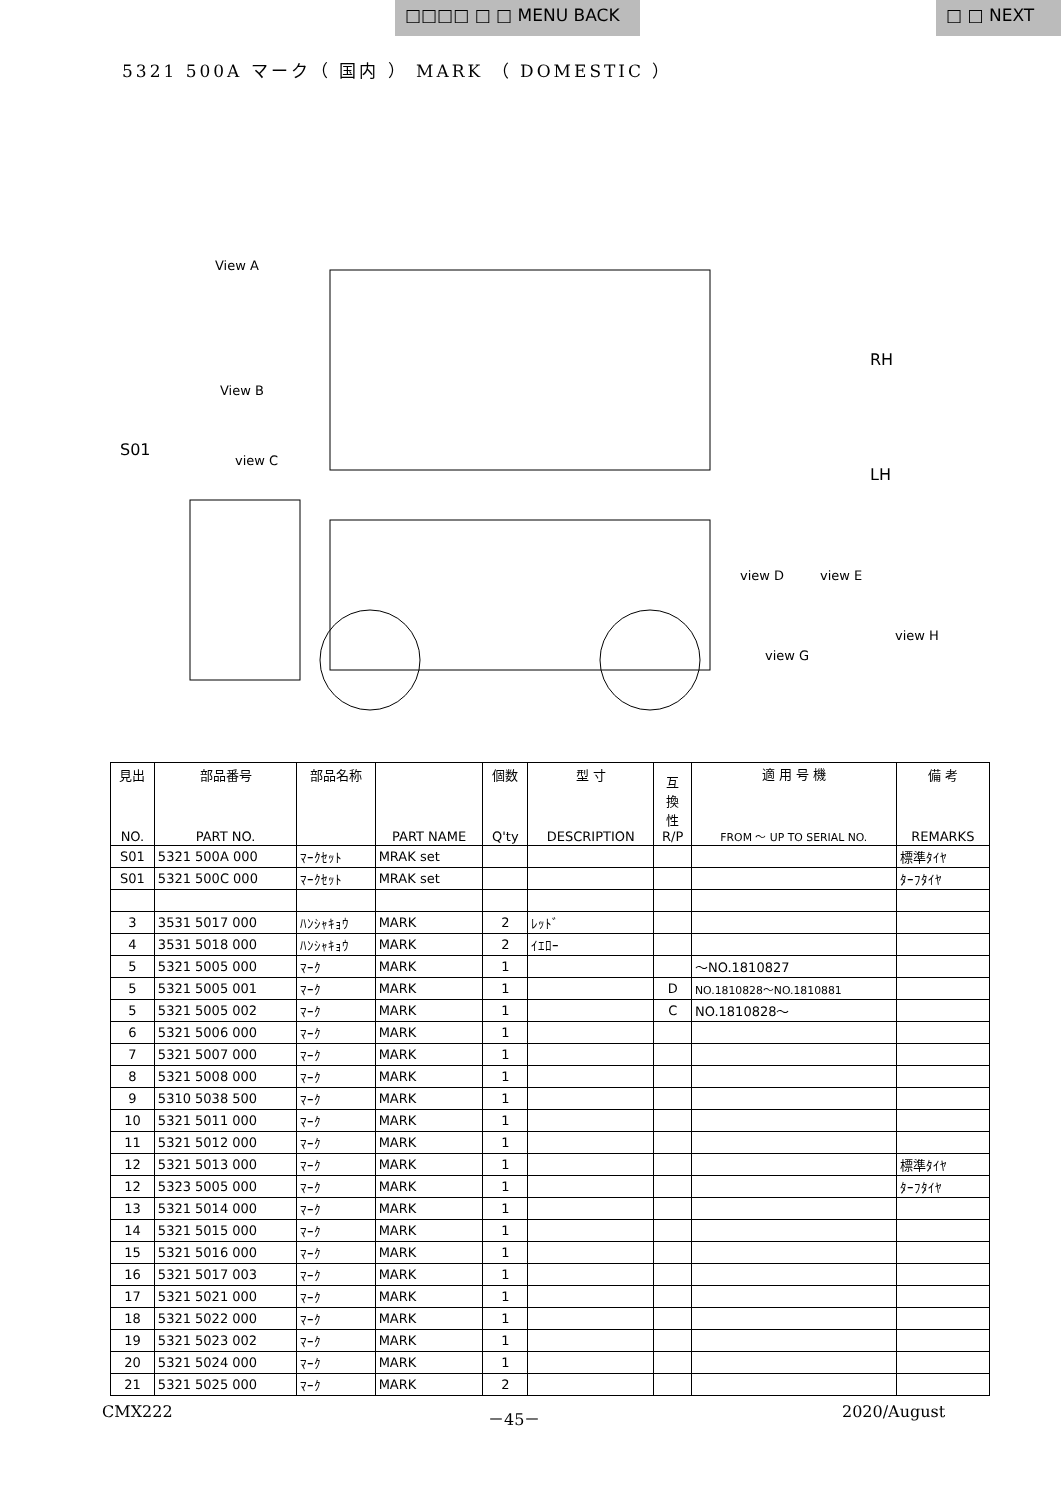□□□□ □ □ MENU BACK □ □ NEXT
5321 500A マーク（ 国内 ） MARK （ DOMESTIC ）
S01
View A
View B
view C
view D
view E
view G
view H
RH
LH
| 見出 NO. | 部品番号 PART NO. | 部品名称 | PART NAME | 個数 Q'ty | 型 寸 DESCRIPTION | 互 換 性 R/P | 適 用 号 機 FROM ～ UP TO SERIAL NO. | 備 考 REMARKS |
| --- | --- | --- | --- | --- | --- | --- | --- | --- |
| S01 | 5321 500A 000 | ﾏｰｸｾｯﾄ | MRAK set | | | | | 標準ﾀｲﾔ |
| S01 | 5321 500C 000 | ﾏｰｸｾｯﾄ | MRAK set | | | | | ﾀｰﾌﾀｲﾔ |
| 3 | 3531 5017 000 | ﾊﾝｼｬｷｮｳ | MARK | 2 | ﾚｯﾄﾞ | | | |
| 4 | 3531 5018 000 | ﾊﾝｼｬｷｮｳ | MARK | 2 | ｲｴﾛｰ | | | |
| 5 | 5321 5005 000 | ﾏｰｸ | MARK | 1 | | | ～NO.1810827 | |
| 5 | 5321 5005 001 | ﾏｰｸ | MARK | 1 | | D | NO.1810828～NO.1810881 | |
| 5 | 5321 5005 002 | ﾏｰｸ | MARK | 1 | | C | NO.1810828～ | |
| 6 | 5321 5006 000 | ﾏｰｸ | MARK | 1 | | | | |
| 7 | 5321 5007 000 | ﾏｰｸ | MARK | 1 | | | | |
| 8 | 5321 5008 000 | ﾏｰｸ | MARK | 1 | | | | |
| 9 | 5310 5038 500 | ﾏｰｸ | MARK | 1 | | | | |
| 10 | 5321 5011 000 | ﾏｰｸ | MARK | 1 | | | | |
| 11 | 5321 5012 000 | ﾏｰｸ | MARK | 1 | | | | |
| 12 | 5321 5013 000 | ﾏｰｸ | MARK | 1 | | | | 標準ﾀｲﾔ |
| 12 | 5323 5005 000 | ﾏｰｸ | MARK | 1 | | | | ﾀｰﾌﾀｲﾔ |
| 13 | 5321 5014 000 | ﾏｰｸ | MARK | 1 | | | | |
| 14 | 5321 5015 000 | ﾏｰｸ | MARK | 1 | | | | |
| 15 | 5321 5016 000 | ﾏｰｸ | MARK | 1 | | | | |
| 16 | 5321 5017 003 | ﾏｰｸ | MARK | 1 | | | | |
| 17 | 5321 5021 000 | ﾏｰｸ | MARK | 1 | | | | |
| 18 | 5321 5022 000 | ﾏｰｸ | MARK | 1 | | | | |
| 19 | 5321 5023 002 | ﾏｰｸ | MARK | 1 | | | | |
| 20 | 5321 5024 000 | ﾏｰｸ | MARK | 1 | | | | |
| 21 | 5321 5025 000 | ﾏｰｸ | MARK | 2 | | | | |
CMX222 －45－ 2020/August